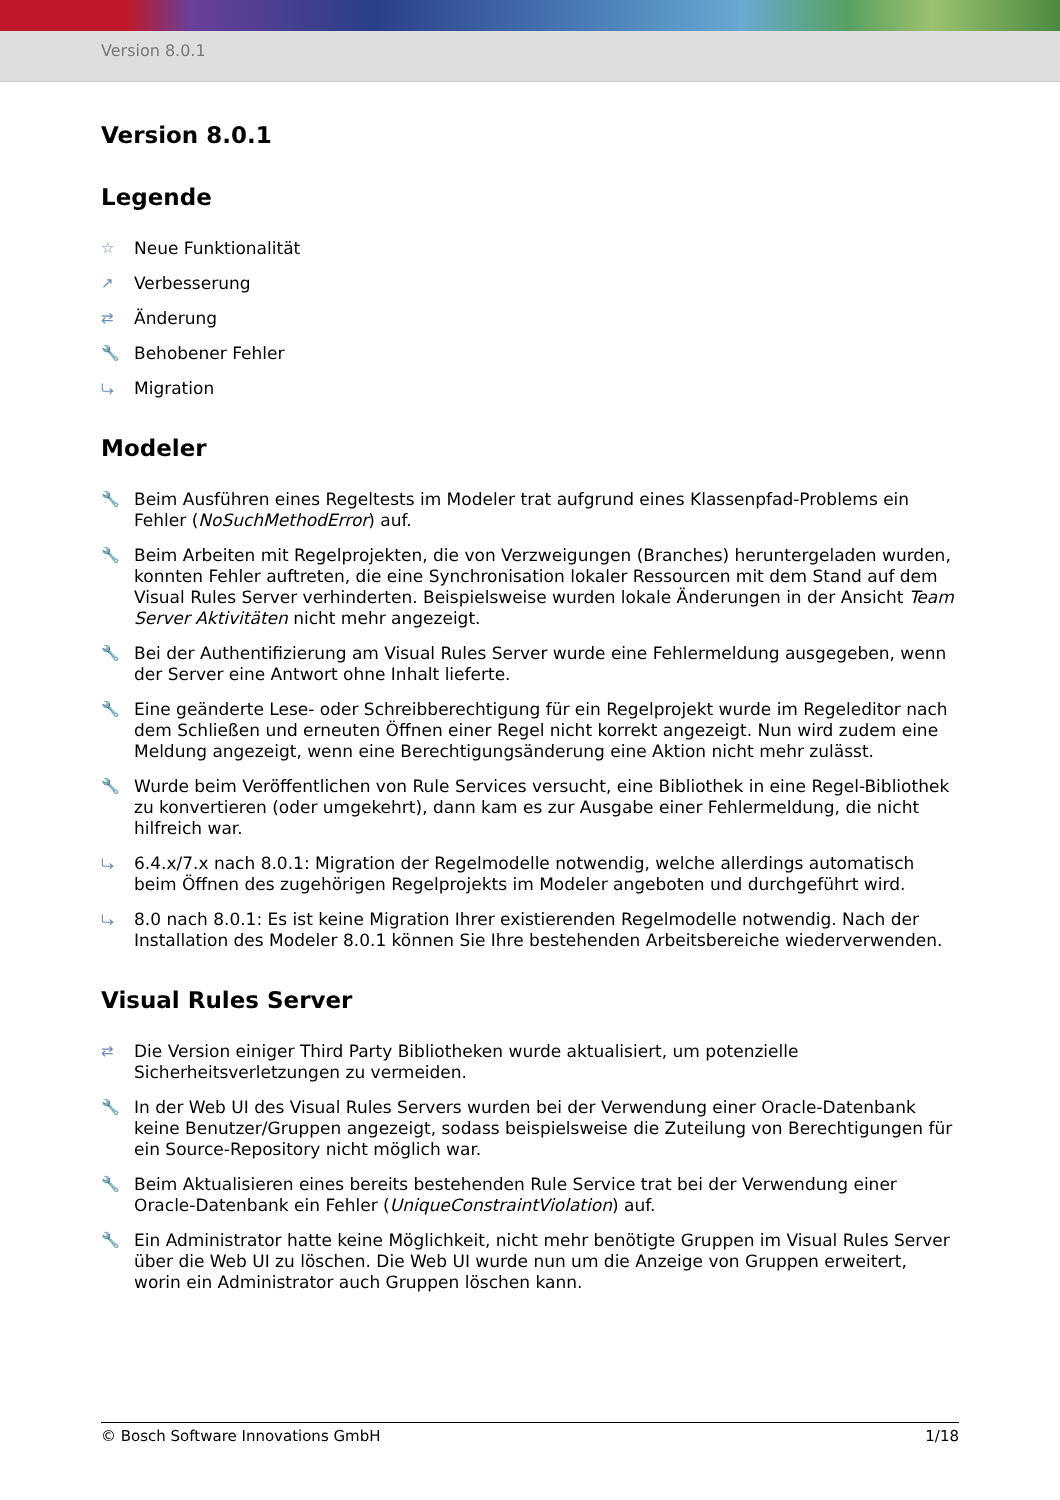Version 8.0.1
Version 8.0.1
Legende
☆ Neue Funktionalität
↗ Verbesserung
⇄ Änderung
🔧 Behobener Fehler
⤷ Migration
Modeler
🔧 Beim Ausführen eines Regeltests im Modeler trat aufgrund eines Klassenpfad-Problems ein Fehler (NoSuchMethodError) auf.
🔧 Beim Arbeiten mit Regelprojekten, die von Verzweigungen (Branches) heruntergeladen wurden, konnten Fehler auftreten, die eine Synchronisation lokaler Ressourcen mit dem Stand auf dem Visual Rules Server verhinderten. Beispielsweise wurden lokale Änderungen in der Ansicht Team Server Aktivitäten nicht mehr angezeigt.
🔧 Bei der Authentifizierung am Visual Rules Server wurde eine Fehlermeldung ausgegeben, wenn der Server eine Antwort ohne Inhalt lieferte.
🔧 Eine geänderte Lese- oder Schreibberechtigung für ein Regelprojekt wurde im Regeleditor nach dem Schließen und erneuten Öffnen einer Regel nicht korrekt angezeigt. Nun wird zudem eine Meldung angezeigt, wenn eine Berechtigungsänderung eine Aktion nicht mehr zulässt.
🔧 Wurde beim Veröffentlichen von Rule Services versucht, eine Bibliothek in eine Regel-Bibliothek zu konvertieren (oder umgekehrt), dann kam es zur Ausgabe einer Fehlermeldung, die nicht hilfreich war.
⤷ 6.4.x/7.x nach 8.0.1: Migration der Regelmodelle notwendig, welche allerdings automatisch beim Öffnen des zugehörigen Regelprojekts im Modeler angeboten und durchgeführt wird.
⤷ 8.0 nach 8.0.1: Es ist keine Migration Ihrer existierenden Regelmodelle notwendig. Nach der Installation des Modeler 8.0.1 können Sie Ihre bestehenden Arbeitsbereiche wiederverwenden.
Visual Rules Server
⇄ Die Version einiger Third Party Bibliotheken wurde aktualisiert, um potenzielle Sicherheitsverletzungen zu vermeiden.
🔧 In der Web UI des Visual Rules Servers wurden bei der Verwendung einer Oracle-Datenbank keine Benutzer/Gruppen angezeigt, sodass beispielsweise die Zuteilung von Berechtigungen für ein Source-Repository nicht möglich war.
🔧 Beim Aktualisieren eines bereits bestehenden Rule Service trat bei der Verwendung einer Oracle-Datenbank ein Fehler (UniqueConstraintViolation) auf.
🔧 Ein Administrator hatte keine Möglichkeit, nicht mehr benötigte Gruppen im Visual Rules Server über die Web UI zu löschen. Die Web UI wurde nun um die Anzeige von Gruppen erweitert, worin ein Administrator auch Gruppen löschen kann.
© Bosch Software Innovations GmbH 1/18